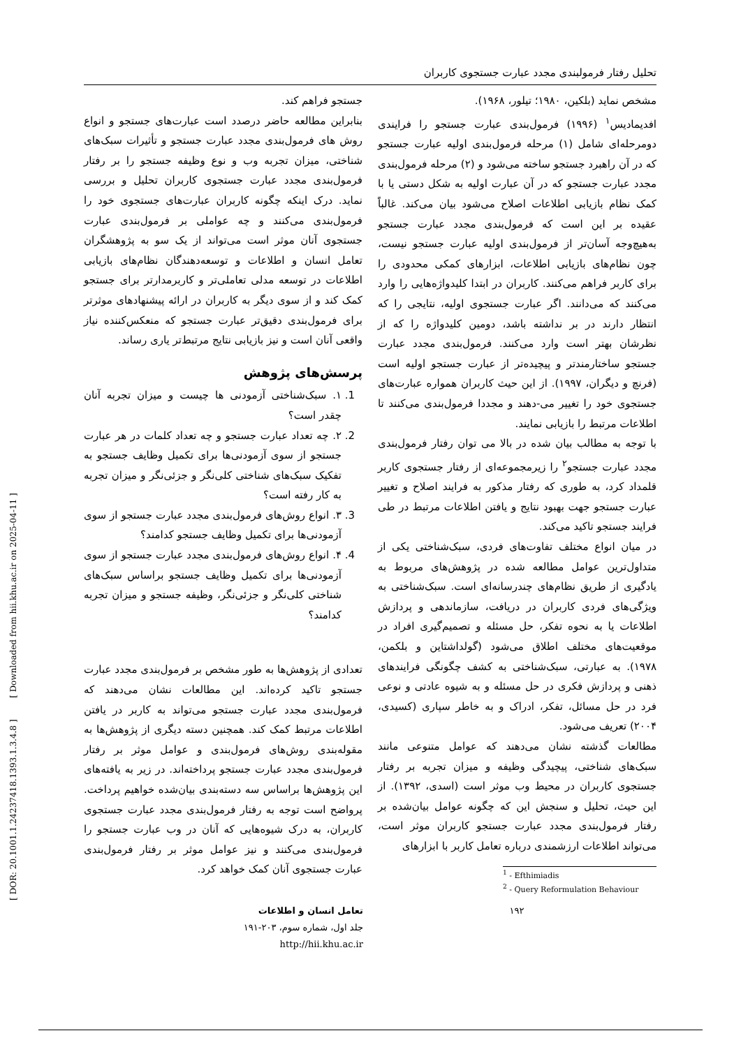تحلیل رفتار فرمولبندی مجدد عبارت جستجوی کاربران
مشخص نماید (بلکین، ۱۹۸۰؛ تیلور، ۱۹۶۸).
افدیمادیس<sup>۱</sup> (۱۹۹۶) فرمول‌بندی عبارت جستجو را فرایندی دومرحله‌ای شامل (۱) مرحله فرمول‌بندی اولیه عبارت جستجو که در آن راهبرد جستجو ساخته می‌شود و (۲) مرحله فرمول‌بندی مجدد عبارت جستجو که در آن عبارت اولیه به شکل دستی یا با کمک نظام بازیابی اطلاعات اصلاح می‌شود بیان می‌کند. غالباً عقیده بر این است که فرمول‌بندی مجدد عبارت جستجو به‌هیچ‌وجه آسان‌تر از فرمول‌بندی اولیه عبارت جستجو نیست، چون نظام‌های بازیابی اطلاعات، ابزارهای کمکی محدودی را برای کاربر فراهم می‌کنند. کاربران در ابتدا کلیدواژه‌هایی را وارد می‌کنند که می‌دانند. اگر عبارت جستجوی اولیه، نتایجی را که انتظار دارند در بر نداشته باشد، دومین کلیدواژه را که از نظرشان بهتر است وارد می‌کنند. فرمول‌بندی مجدد عبارت جستجو ساختارمندتر و پیچیده‌تر از عبارت جستجو اولیه است (فرنچ و دیگران، ۱۹۹۷). از این حیث کاربران همواره عبارت‌های جستجوی خود را تغییر می-دهند و مجددا فرمول‌بندی می‌کنند تا اطلاعات مرتبط را بازیابی نمایند.
با توجه به مطالب بیان شده در بالا می توان رفتار فرمول‌بندی مجدد عبارت جستجو<sup>۲</sup> را زیرمجموعه‌ای از رفتار جستجوی کاربر قلمداد کرد، به طوری که رفتار مذکور به فرایند اصلاح و تغییر عبارت جستجو جهت بهبود نتایج و یافتن اطلاعات مرتبط در طی فرایند جستجو تاکید می‌کند.
در میان انواع مختلف تفاوت‌های فردی، سبک‌شناختی یکی از متداول‌ترین عوامل مطالعه شده در پژوهش‌های مربوط به یادگیری از طریق نظام‌های چندرسانه‌ای است. سبک‌شناختی به ویژگی‌های فردی کاربران در دریافت، سازماندهی و پردازش اطلاعات یا به نحوه تفکر، حل مسئله و تصمیم‌گیری افراد در موقعیت‌های مختلف اطلاق می‌شود (گولداشتاین و بلکمن، ۱۹۷۸). به عبارتی، سبک‌شناختی به کشف چگونگی فرایندهای ذهنی و پردازش فکری در حل مسئله و به شیوه عادتی و نوعی فرد در حل مسائل، تفکر، ادراک و به خاطر سپاری (کسیدی، ۲۰۰۴) تعریف می‌شود.
مطالعات گذشته نشان می‌دهند که عوامل متنوعی مانند سبک‌های شناختی، پیچیدگی وظیفه و میزان تجربه بر رفتار جستجوی کاربران در محیط وب موثر است (اسدی، ۱۳۹۲). از این حیث، تحلیل و سنجش این که چگونه عوامل بیان‌شده بر رفتار فرمول‌بندی مجدد عبارت جستجو کاربران موثر است، می‌تواند اطلاعات ارزشمندی درباره تعامل کاربر با ابزارهای
<sup>1</sup> - Efthimiadis
<sup>2</sup> - Query Reformulation Behaviour
جستجو فراهم کند.
بنابراین مطالعه حاضر درصدد است عبارت‌های جستجو و انواع روش های فرمول‌بندی مجدد عبارت جستجو و تأثیرات سبک‌های شناختی، میزان تجربه وب و نوع وظیفه جستجو را بر رفتار فرمول‌بندی مجدد عبارت جستجوی کاربران تحلیل و بررسی نماید. درک اینکه چگونه کاربران عبارت‌های جستجوی خود را فرمول‌بندی می‌کنند و چه عواملی بر فرمول‌بندی عبارت جستجوی آنان موثر است می‌تواند از یک سو به پژوهشگران تعامل انسان و اطلاعات و توسعه‌دهندگان نظام‌های بازیابی اطلاعات در توسعه مدلی تعاملی‌تر و کاربرمدارتر برای جستجو کمک کند و از سوی دیگر به کاربران در ارائه پیشنهادهای موثرتر برای فرمول‌بندی دقیق‌تر عبارت جستجو که منعکس‌کننده نیاز واقعی آنان است و نیز بازیابی نتایج مرتبط‌تر یاری رساند.
پرسش‌های پژوهش
1. ۱. سبک‌شناختی آزمودنی ها چیست و میزان تجربه آنان چقدر است؟
2. ۲. چه تعداد عبارت جستجو و چه تعداد کلمات در هر عبارت جستجو از سوی آزمودنی‌ها برای تکمیل وظایف جستجو به تفکیک سبک‌های شناختی کلی‌نگر و جزئی‌نگر و میزان تجربه به کار رفته است؟
3. ۳. انواع روش‌های فرمول‌بندی مجدد عبارت جستجو از سوی آزمودنی‌ها برای تکمیل وظایف جستجو کدامند؟
4. ۴. انواع روش‌های فرمول‌بندی مجدد عبارت جستجو از سوی آزمودنی‌ها برای تکمیل وظایف جستجو براساس سبک‌های شناختی کلی‌نگر و جزئی‌نگر، وظیفه جستجو و میزان تجربه کدامند؟
تعدادی از پژوهش‌ها به طور مشخص بر فرمول‌بندی مجدد عبارت جستجو تاکید کرده‌اند. این مطالعات نشان می‌دهند که فرمول‌بندی مجدد عبارت جستجو می‌تواند به کاربر در یافتن اطلاعات مرتبط کمک کند. همچنین دسته دیگری از پژوهش‌ها به مقوله‌بندی روش‌های فرمول‌بندی و عوامل موثر بر رفتار فرمول‌بندی مجدد عبارت جستجو پرداخته‌اند. در زیر به یافته‌های این پژوهش‌ها براساس سه دسته‌بندی بیان‌شده خواهیم پرداخت. پرواضح است توجه به رفتار فرمول‌بندی مجدد عبارت جستجوی کاربران، به درک شیوه‌هایی که آنان در وب عبارت جستجو را فرمول‌بندی می‌کنند و نیز عوامل موثر بر رفتار فرمول‌بندی عبارت جستجوی آنان کمک خواهد کرد.
۱۹۲ تعامل انسان و اطلاعات
جلد اول، شماره سوم، ۲۰۳-۱۹۱
http://hii.khu.ac.ir
[ DOR: 20.1001.1.24237418.1393.1.3.4.8 ] [ Downloaded from hii.khu.ac.ir on 2025-04-11 ]